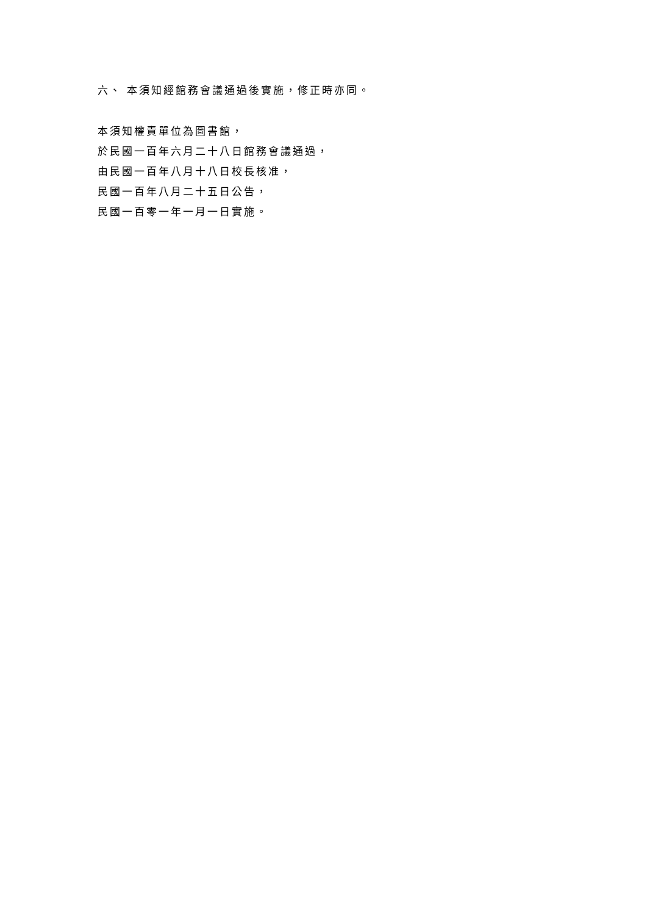六、 本須知經館務會議通過後實施，修正時亦同。
本須知權責單位為圖書館，
於民國一百年六月二十八日館務會議通過，
由民國一百年八月十八日校長核准，
民國一百年八月二十五日公告，
民國一百零一年一月一日實施。